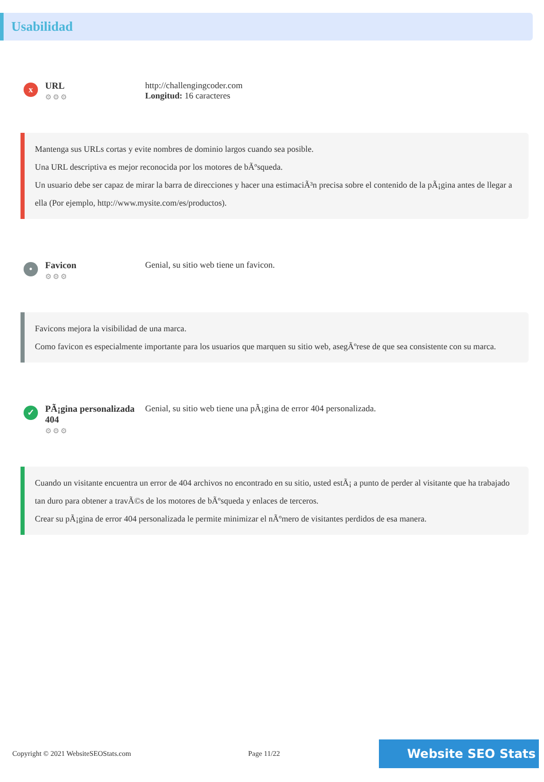Usabilidad
x
URL
⚙⚙⚙
http://challengingcoder.com
Longitud: 16 caracteres
Mantenga sus URLs cortas y evite nombres de dominio largos cuando sea posible.
Una URL descriptiva es mejor reconocida por los motores de bÃºsqueda.
Un usuario debe ser capaz de mirar la barra de direcciones y hacer una estimaciÃ³n precisa sobre el contenido de la pÃ¡gina antes de llegar a ella (Por ejemplo, http://www.mysite.com/es/productos).
•
Favicon
⚙⚙⚙
Genial, su sitio web tiene un favicon.
Favicons mejora la visibilidad de una marca.
Como favicon es especialmente importante para los usuarios que marquen su sitio web, asegÃºrese de que sea consistente con su marca.
✓
PÃ¡gina personalizada 404
⚙⚙⚙
Genial, su sitio web tiene una pÃ¡gina de error 404 personalizada.
Cuando un visitante encuentra un error de 404 archivos no encontrado en su sitio, usted estÃ¡ a punto de perder al visitante que ha trabajado tan duro para obtener a travÃ©s de los motores de bÃºsqueda y enlaces de terceros.
Crear su pÃ¡gina de error 404 personalizada le permite minimizar el nÃºmero de visitantes perdidos de esa manera.
Copyright © 2021 WebsiteSEOStats.com Page 11/22
Website SEO Stats